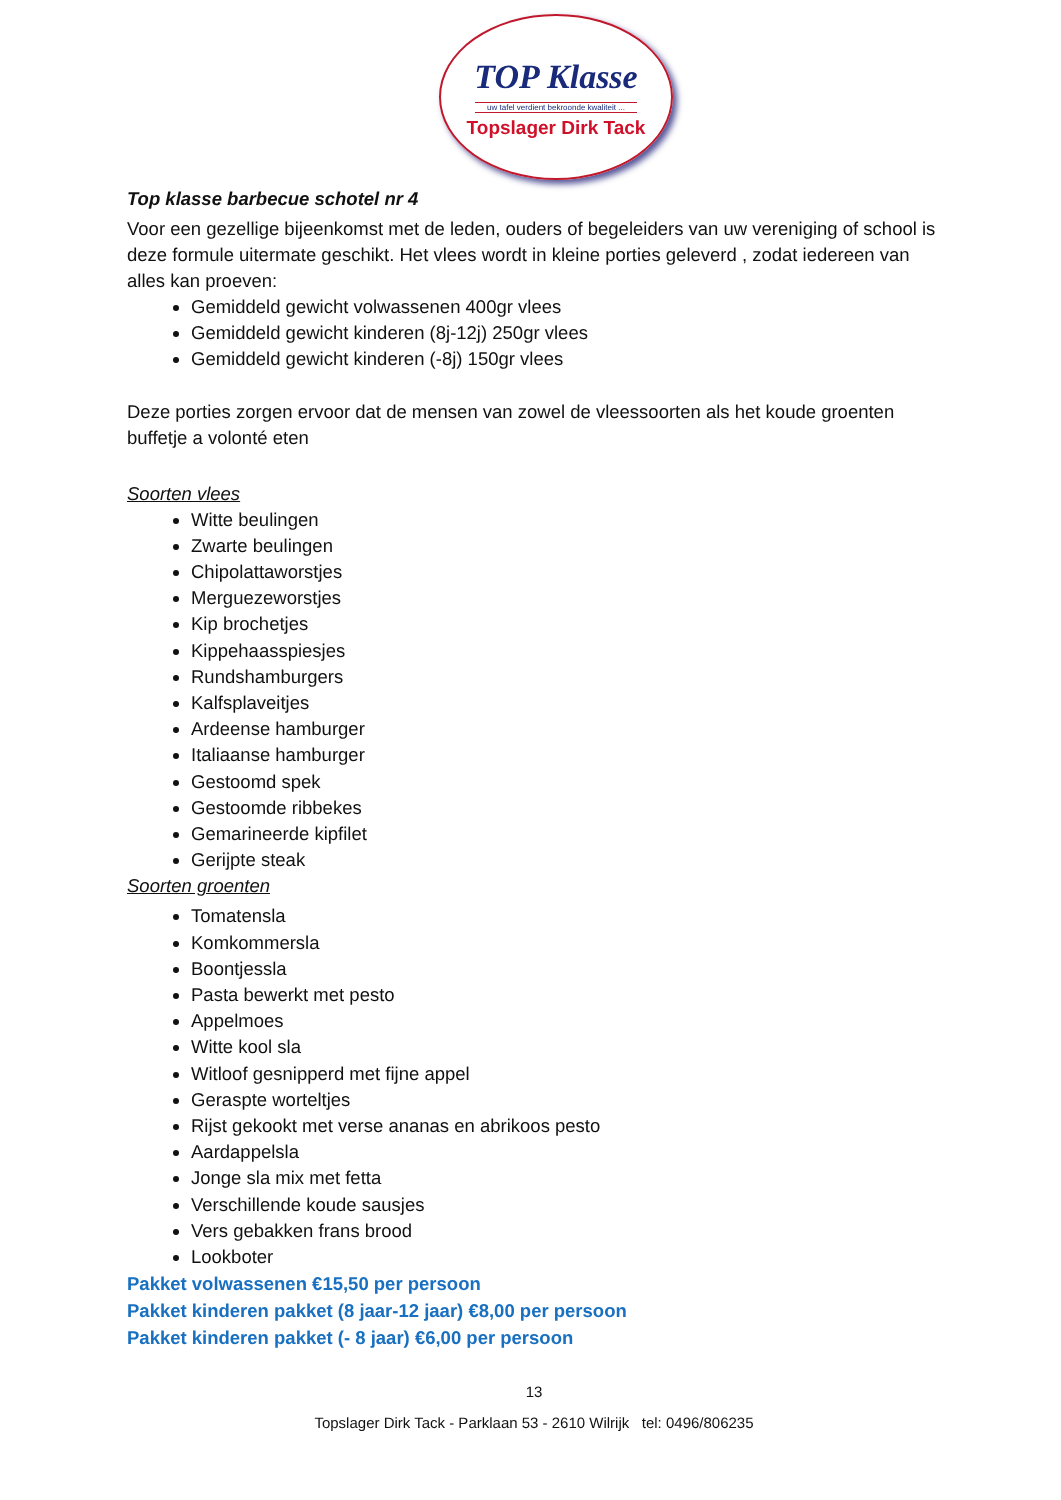TOP Klasse
uw tafel verdient bekroonde kwaliteit ...
Topslager Dirk Tack
Top klasse barbecue schotel nr 4
Voor een gezellige bijeenkomst met de leden, ouders of begeleiders van uw vereniging of school is deze formule uitermate geschikt. Het vlees wordt in kleine porties geleverd , zodat iedereen van alles kan proeven:
Gemiddeld gewicht volwassenen 400gr vlees
Gemiddeld gewicht kinderen (8j-12j) 250gr vlees
Gemiddeld gewicht kinderen (-8j) 150gr vlees
Deze porties zorgen ervoor dat de mensen van zowel de vleessoorten als het koude groenten buffetje a volonté eten
Soorten vlees
Witte beulingen
Zwarte beulingen
Chipolattaworstjes
Merguezeworstjes
Kip brochetjes
Kippehaasspiesjes
Rundshamburgers
Kalfsplaveitjes
Ardeense hamburger
Italiaanse hamburger
Gestoomd spek
Gestoomde ribbekes
Gemarineerde kipfilet
Gerijpte steak
Soorten groenten
Tomatensla
Komkommersla
Boontjessla
Pasta bewerkt met pesto
Appelmoes
Witte kool sla
Witloof gesnipperd met fijne appel
Geraspte worteltjes
Rijst gekookt met verse ananas en abrikoos pesto
Aardappelsla
Jonge sla mix met fetta
Verschillende koude sausjes
Vers gebakken frans brood
Lookboter
Pakket volwassenen €15,50 per persoon
Pakket kinderen pakket (8 jaar-12 jaar) €8,00 per persoon
Pakket kinderen pakket (- 8 jaar) €6,00 per persoon
13
Topslager Dirk Tack - Parklaan 53 - 2610 Wilrijk tel: 0496/806235